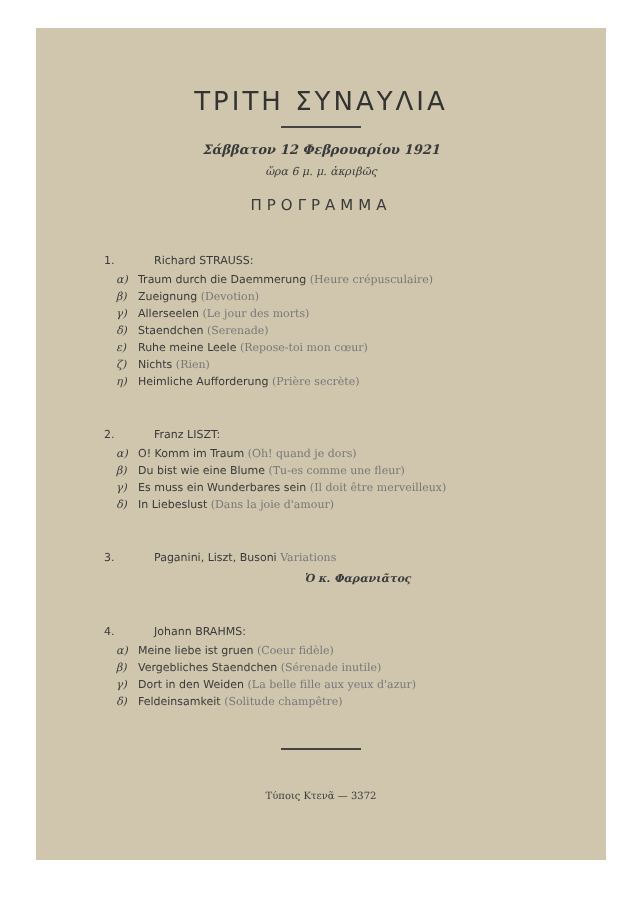ΤΡΙΤΗ ΣΥΝΑΥΛΙΑ
Σάββατον 12 Φεβρουαρίου 1921
ὥρα 6 μ. μ. ἀκριβῶς
ΠΡΟΓΡΑΜΜΑ
1. Richard STRAUSS:
α) Traum durch die Daemmerung (Heure crépusculaire)
β) Zueignung (Devotion)
γ) Allerseelen (Le jour des morts)
δ) Staendchen (Serenade)
ε) Ruhe meine Leele (Repose-toi mon cœur)
ζ) Nichts (Rien)
η) Heimliche Aufforderung (Prière secrète)
2. Franz LISZT:
α) O! Komm im Traum (Oh! quand je dors)
β) Du bist wie eine Blume (Tu-es comme une fleur)
γ) Es muss ein Wunderbares sein (Il doit être merveilleux)
δ) In Liebeslust (Dans la joie d'amour)
3. Paganini, Liszt, Busoni Variations
Ὁ κ. Φαρανιᾶτος
4. Johann BRAHMS:
α) Meine liebe ist gruen (Coeur fidèle)
β) Vergebliches Staendchen (Sérenade inutile)
γ) Dort in den Weiden (La belle fille aux yeux d'azur)
δ) Feldeinsamkeit (Solitude champêtre)
Τύποις Κτενᾶ — 3372